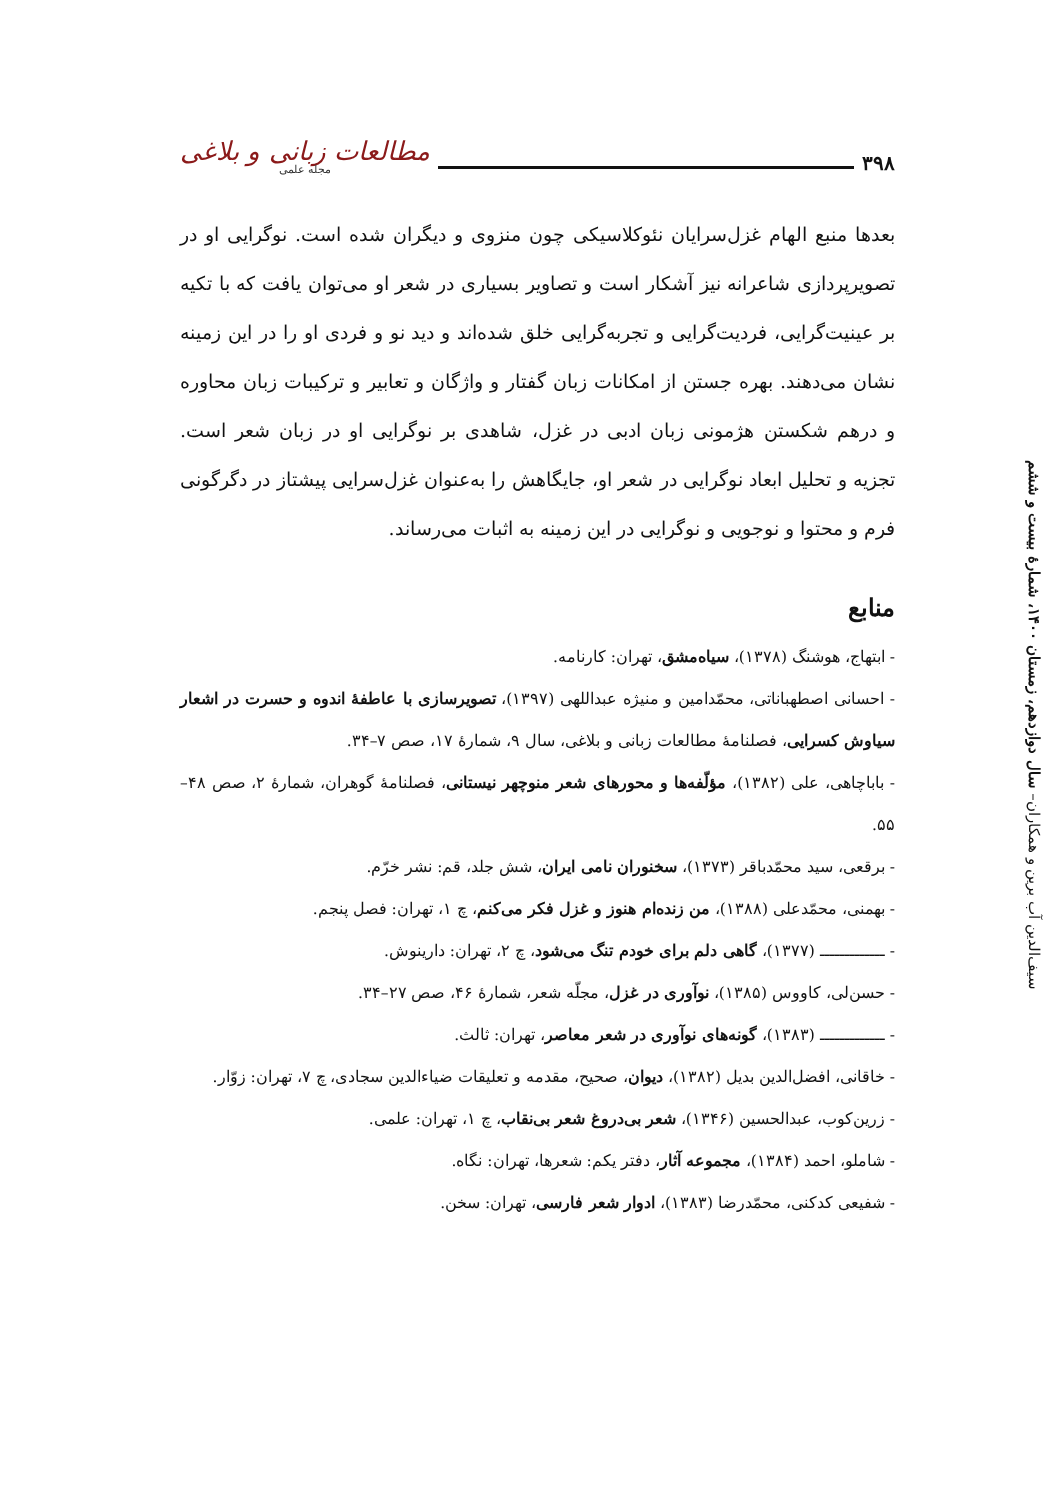۳۹۸ مطالعات زبانی و بلاغی
مجله علمی
سیف‌الدین آب برین و همکاران– سال دوازدهم، زمستان ۱۴۰۰، شمارهٔ بیست و ششم
بعدها منبع الهام غزل‌سرایان نئوکلاسیکی چون منزوی و دیگران شده است. نوگرایی او در تصویرپردازی شاعرانه نیز آشکار است و تصاویر بسیاری در شعر او می‌توان یافت که با تکیه بر عینیت‌گرایی، فردیت‌گرایی و تجربه‌گرایی خلق شده‌اند و دید نو و فردی او را در این زمینه نشان می‌دهند. بهره جستن از امکانات زبان گفتار و واژگان و تعابیر و ترکیبات زبان محاوره و درهم شکستن هژمونی زبان ادبی در غزل، شاهدی بر نوگرایی او در زبان شعر است. تجزیه و تحلیل ابعاد نوگرایی در شعر او، جایگاهش را به‌عنوان غزل‌سرایی پیشتاز در دگرگونی فرم و محتوا و نوجویی و نوگرایی در این زمینه به اثبات می‌رساند.
منابع
- ابتهاج، هوشنگ (۱۳۷۸)، سیاه‌مشق، تهران: کارنامه.
- احسانی اصطهباناتی، محمّدامین و منیژه عبداللهی (۱۳۹۷)، تصویرسازی با عاطفهٔ اندوه و حسرت در اشعار سیاوش کسرایی، فصلنامهٔ مطالعات زبانی و بلاغی، سال ۹، شمارهٔ ۱۷، صص ۷–۳۴.
- باباچاهی، علی (۱۳۸۲)، مؤلّفه‌ها و محورهای شعر منوچهر نیستانی، فصلنامهٔ گوهران، شمارهٔ ۲، صص ۴۸–۵۵.
- برقعی، سید محمّدباقر (۱۳۷۳)، سخنوران نامی ایران، شش جلد، قم: نشر خرّم.
- بهمنی، محمّدعلی (۱۳۸۸)، من زنده‌ام هنوز و غزل فکر می‌کنم، چ ۱، تهران: فصل پنجم.
- ـــــــــــــ (۱۳۷۷)، گاهی دلم برای خودم تنگ می‌شود، چ ۲، تهران: دارینوش.
- حسن‌لی، کاووس (۱۳۸۵)، نوآوری در غزل، مجلّه شعر، شمارهٔ ۴۶، صص ۲۷–۳۴.
- ـــــــــــــ (۱۳۸۳)، گونه‌های نوآوری در شعر معاصر، تهران: ثالث.
- خاقانی، افضل‌الدین بدیل (۱۳۸۲)، دیوان، صحیح، مقدمه و تعلیقات ضیاءالدین سجادی، چ ۷، تهران: زوّار.
- زرین‌کوب، عبدالحسین (۱۳۴۶)، شعر بی‌دروغ شعر بی‌نقاب، چ ۱، تهران: علمی.
- شاملو، احمد (۱۳۸۴)، مجموعه آثار، دفتر یکم: شعرها، تهران: نگاه.
- شفیعی کدکنی، محمّدرضا (۱۳۸۳)، ادوار شعر فارسی، تهران: سخن.